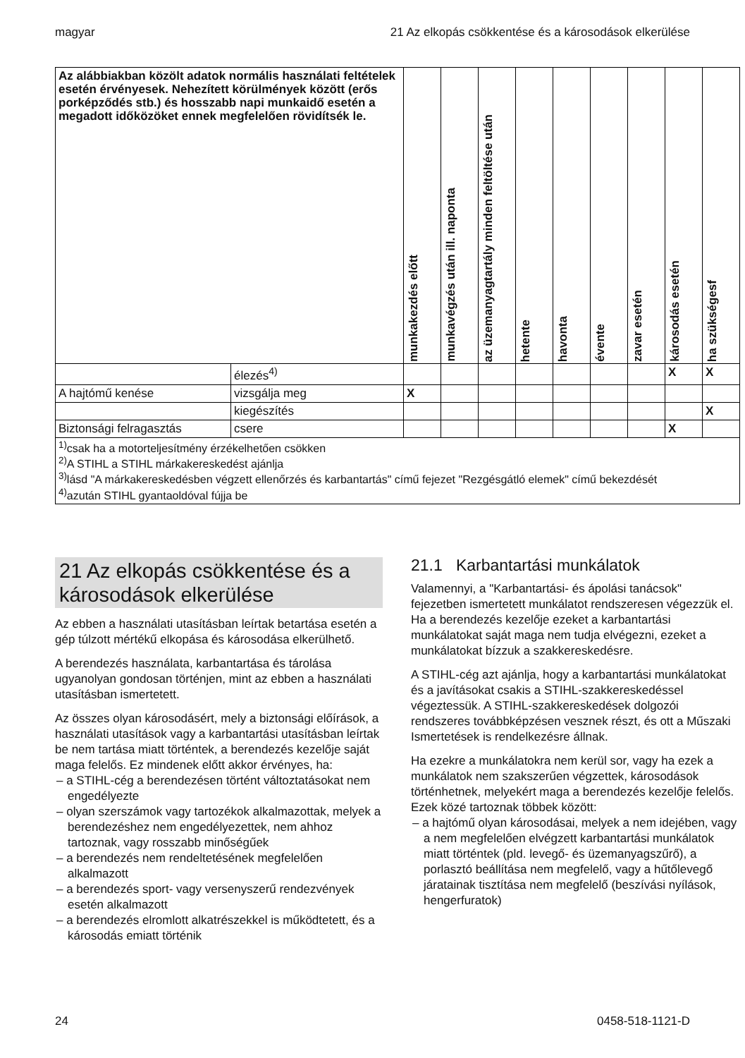magyar 21 Az elkopás csökkentése és a károsodások elkerülése
| Az alábbiakban közölt adatok normális használati feltételek esetén érvényesek. Nehezített körülmények között (erős porképződés stb.) és hosszabb napi munkaidő esetén a megadott időközöket ennek megfelelően rövidítsék le. | | munkakezdés előtt | munkavégzés után ill. naponta | az üzemanyagtartály minden feltöltése után | hetente | havonta | évente | zavar esetén | károsodás esetén | ha szükségesf |
| --- | --- | --- | --- | --- | --- | --- | --- | --- | --- | --- |
| | élezés<sup>4)</sup> | | | | | | | | X | X |
| A hajtómű kenése | vizsgálja meg | X | | | | | | | | |
| | kiegészítés | | | | | | | | | X |
| Biztonsági felragasztás | csere | | | | | | | | X | |
| <sup>1)</sup> csak ha a motorteljesítmény érzékelhetően csökken <sup>2)</sup> A STIHL a STIHL márkakereskedést ajánlja <sup>3)</sup> lásd "A márkakereskedésben végzett ellenőrzés és karbantartás" című fejezet "Rezgésgátló elemek" című bekezdését <sup>4)</sup> azután STIHL gyantaoldóval fújja be | | | | | | | | | | |
21 Az elkopás csökkentése és a károsodások elkerülése
Az ebben a használati utasításban leírtak betartása esetén a gép túlzott mértékű elkopása és károsodása elkerülhető.
A berendezés használata, karbantartása és tárolása ugyanolyan gondosan történjen, mint az ebben a használati utasításban ismertetett.
Az összes olyan károsodásért, mely a biztonsági előírások, a használati utasítások vagy a karbantartási utasításban leírtak be nem tartása miatt történtek, a berendezés kezelője saját maga felelős. Ez mindenek előtt akkor érvényes, ha:
– a STIHL-cég a berendezésen történt változtatásokat nem engedélyezte
– olyan szerszámok vagy tartozékok alkalmazottak, melyek a berendezéshez nem engedélyezettek, nem ahhoz tartoznak, vagy rosszabb minőségűek
– a berendezés nem rendeltetésének megfelelően alkalmazott
– a berendezés sport- vagy versenyszerű rendezvények esetén alkalmazott
– a berendezés elromlott alkatrészekkel is működtetett, és a károsodás emiatt történik
21.1 Karbantartási munkálatok
Valamennyi, a "Karbantartási- és ápolási tanácsok" fejezetben ismertetett munkálatot rendszeresen végezzük el. Ha a berendezés kezelője ezeket a karbantartási munkálatokat saját maga nem tudja elvégezni, ezeket a munkálatokat bízzuk a szakkereskedésre.
A STIHL-cég azt ajánlja, hogy a karbantartási munkálatokat és a javításokat csakis a STIHL-szakkereskedéssel végeztessük. A STIHL-szakkereskedések dolgozói rendszeres továbbképzésen vesznek részt, és ott a Műszaki Ismertetések is rendelkezésre állnak.
Ha ezekre a munkálatokra nem kerül sor, vagy ha ezek a munkálatok nem szakszerűen végzettek, károsodások történhetnek, melyekért maga a berendezés kezelője felelős. Ezek közé tartoznak többek között:
– a hajtómű olyan károsodásai, melyek a nem idejében, vagy a nem megfelelően elvégzett karbantartási munkálatok miatt történtek (pld. levegő- és üzemanyagszűrő), a porlasztó beállítása nem megfelelő, vagy a hűtőlevegő járatainak tisztítása nem megfelelő (beszívási nyílások, hengerfuratok)
24 0458-518-1121-D